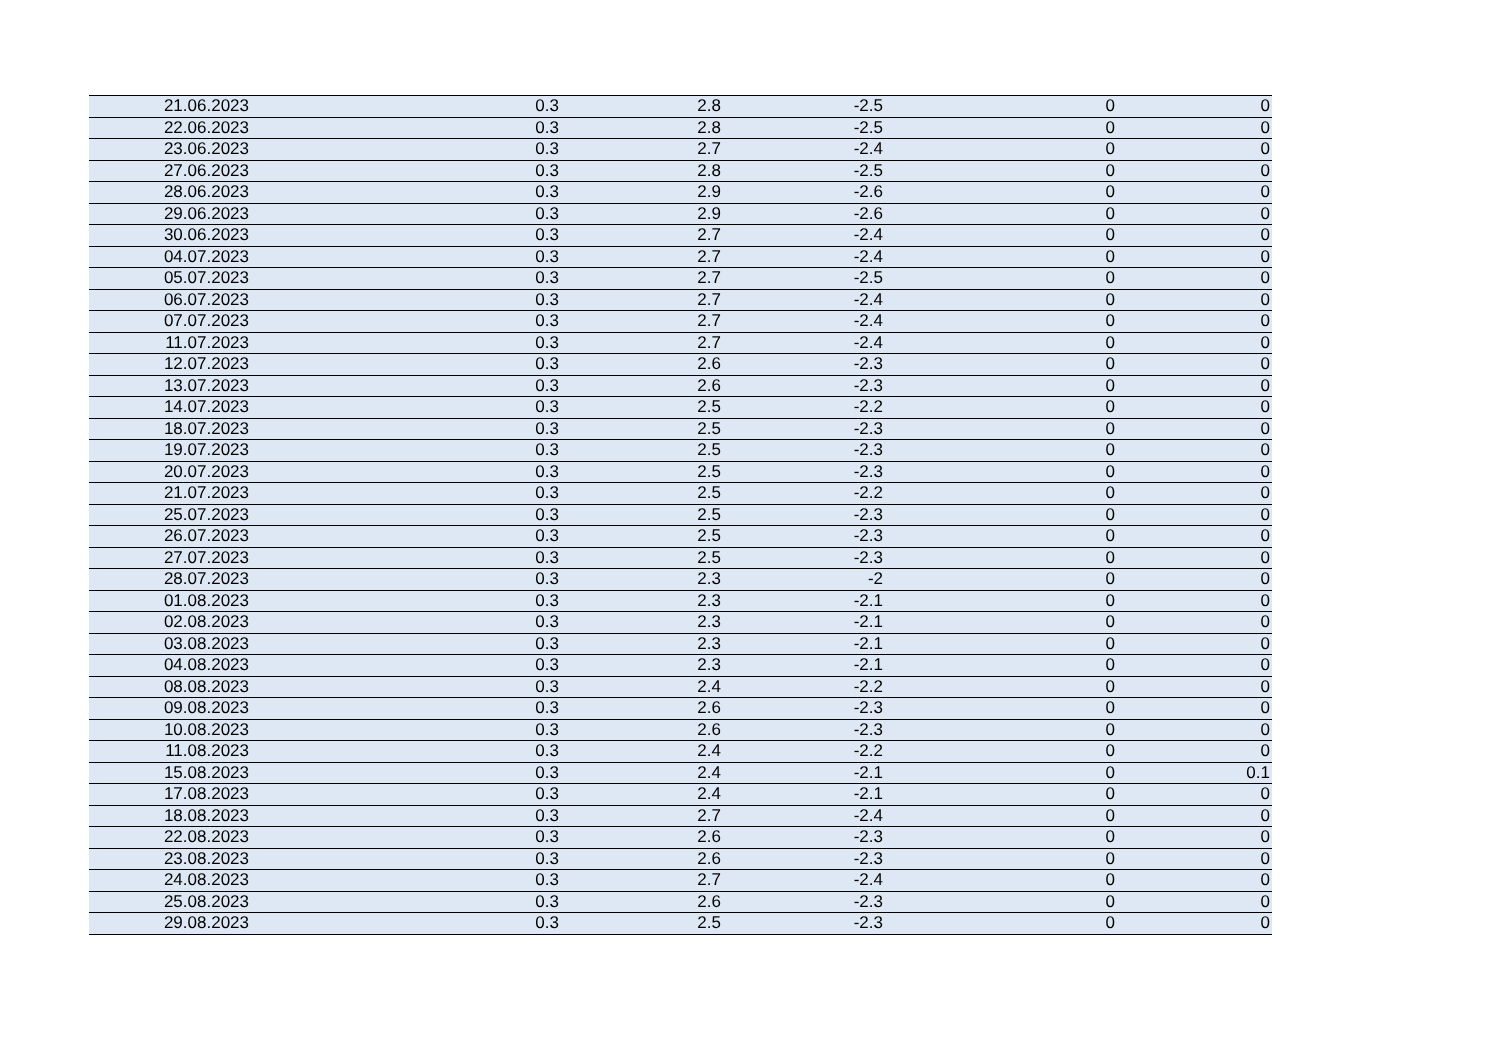| 21.06.2023 | 0.3 | 2.8 | -2.5 | 0 | 0 |
| 22.06.2023 | 0.3 | 2.8 | -2.5 | 0 | 0 |
| 23.06.2023 | 0.3 | 2.7 | -2.4 | 0 | 0 |
| 27.06.2023 | 0.3 | 2.8 | -2.5 | 0 | 0 |
| 28.06.2023 | 0.3 | 2.9 | -2.6 | 0 | 0 |
| 29.06.2023 | 0.3 | 2.9 | -2.6 | 0 | 0 |
| 30.06.2023 | 0.3 | 2.7 | -2.4 | 0 | 0 |
| 04.07.2023 | 0.3 | 2.7 | -2.4 | 0 | 0 |
| 05.07.2023 | 0.3 | 2.7 | -2.5 | 0 | 0 |
| 06.07.2023 | 0.3 | 2.7 | -2.4 | 0 | 0 |
| 07.07.2023 | 0.3 | 2.7 | -2.4 | 0 | 0 |
| 11.07.2023 | 0.3 | 2.7 | -2.4 | 0 | 0 |
| 12.07.2023 | 0.3 | 2.6 | -2.3 | 0 | 0 |
| 13.07.2023 | 0.3 | 2.6 | -2.3 | 0 | 0 |
| 14.07.2023 | 0.3 | 2.5 | -2.2 | 0 | 0 |
| 18.07.2023 | 0.3 | 2.5 | -2.3 | 0 | 0 |
| 19.07.2023 | 0.3 | 2.5 | -2.3 | 0 | 0 |
| 20.07.2023 | 0.3 | 2.5 | -2.3 | 0 | 0 |
| 21.07.2023 | 0.3 | 2.5 | -2.2 | 0 | 0 |
| 25.07.2023 | 0.3 | 2.5 | -2.3 | 0 | 0 |
| 26.07.2023 | 0.3 | 2.5 | -2.3 | 0 | 0 |
| 27.07.2023 | 0.3 | 2.5 | -2.3 | 0 | 0 |
| 28.07.2023 | 0.3 | 2.3 | -2 | 0 | 0 |
| 01.08.2023 | 0.3 | 2.3 | -2.1 | 0 | 0 |
| 02.08.2023 | 0.3 | 2.3 | -2.1 | 0 | 0 |
| 03.08.2023 | 0.3 | 2.3 | -2.1 | 0 | 0 |
| 04.08.2023 | 0.3 | 2.3 | -2.1 | 0 | 0 |
| 08.08.2023 | 0.3 | 2.4 | -2.2 | 0 | 0 |
| 09.08.2023 | 0.3 | 2.6 | -2.3 | 0 | 0 |
| 10.08.2023 | 0.3 | 2.6 | -2.3 | 0 | 0 |
| 11.08.2023 | 0.3 | 2.4 | -2.2 | 0 | 0 |
| 15.08.2023 | 0.3 | 2.4 | -2.1 | 0 | 0.1 |
| 17.08.2023 | 0.3 | 2.4 | -2.1 | 0 | 0 |
| 18.08.2023 | 0.3 | 2.7 | -2.4 | 0 | 0 |
| 22.08.2023 | 0.3 | 2.6 | -2.3 | 0 | 0 |
| 23.08.2023 | 0.3 | 2.6 | -2.3 | 0 | 0 |
| 24.08.2023 | 0.3 | 2.7 | -2.4 | 0 | 0 |
| 25.08.2023 | 0.3 | 2.6 | -2.3 | 0 | 0 |
| 29.08.2023 | 0.3 | 2.5 | -2.3 | 0 | 0 |